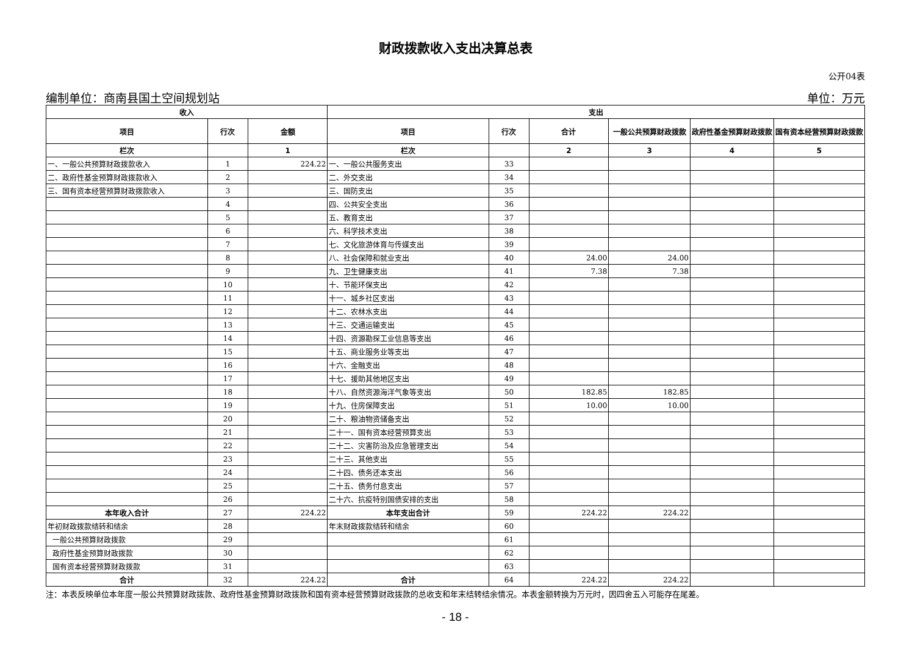财政拨款收入支出决算总表
公开04表
编制单位：商南县国土空间规划站 单位：万元
| 收入 | | | 支出 | | | | | |
| --- | --- | --- | --- | --- | --- | --- | --- | --- |
| 项目 | 行次 | 金额 | 项目 | 行次 | 合计 | 一般公共预算财政拨款 | 政府性基金预算财政拨款 | 国有资本经营预算财政拨款 |
| 栏次 | | 1 | 栏次 | | 2 | 3 | 4 | 5 |
| 一、一般公共预算财政拨款收入 | 1 | 224.22 | 一、一般公共服务支出 | 33 | | | | |
| 二、政府性基金预算财政拨款收入 | 2 | | 二、外交支出 | 34 | | | | |
| 三、国有资本经营预算财政拨款收入 | 3 | | 三、国防支出 | 35 | | | | |
| | 4 | | 四、公共安全支出 | 36 | | | | |
| | 5 | | 五、教育支出 | 37 | | | | |
| | 6 | | 六、科学技术支出 | 38 | | | | |
| | 7 | | 七、文化旅游体育与传媒支出 | 39 | | | | |
| | 8 | | 八、社会保障和就业支出 | 40 | 24.00 | 24.00 | | |
| | 9 | | 九、卫生健康支出 | 41 | 7.38 | 7.38 | | |
| | 10 | | 十、节能环保支出 | 42 | | | | |
| | 11 | | 十一、城乡社区支出 | 43 | | | | |
| | 12 | | 十二、农林水支出 | 44 | | | | |
| | 13 | | 十三、交通运输支出 | 45 | | | | |
| | 14 | | 十四、资源勘探工业信息等支出 | 46 | | | | |
| | 15 | | 十五、商业服务业等支出 | 47 | | | | |
| | 16 | | 十六、金融支出 | 48 | | | | |
| | 17 | | 十七、援助其他地区支出 | 49 | | | | |
| | 18 | | 十八、自然资源海洋气象等支出 | 50 | 182.85 | 182.85 | | |
| | 19 | | 十九、住房保障支出 | 51 | 10.00 | 10.00 | | |
| | 20 | | 二十、粮油物资储备支出 | 52 | | | | |
| | 21 | | 二十一、国有资本经营预算支出 | 53 | | | | |
| | 22 | | 二十二、灾害防治及应急管理支出 | 54 | | | | |
| | 23 | | 二十三、其他支出 | 55 | | | | |
| | 24 | | 二十四、债务还本支出 | 56 | | | | |
| | 25 | | 二十五、债务付息支出 | 57 | | | | |
| | 26 | | 二十六、抗疫特别国债安排的支出 | 58 | | | | |
| 本年收入合计 | 27 | 224.22 | 本年支出合计 | 59 | 224.22 | 224.22 | | |
| 年初财政拨款结转和结余 | 28 | | 年末财政拨款结转和结余 | 60 | | | | |
| 一般公共预算财政拨款 | 29 | | | 61 | | | | |
| 政府性基金预算财政拨款 | 30 | | | 62 | | | | |
| 国有资本经营预算财政拨款 | 31 | | | 63 | | | | |
| 合计 | 32 | 224.22 | 合计 | 64 | 224.22 | 224.22 | | |
注：本表反映单位本年度一般公共预算财政拨款、政府性基金预算财政拨款和国有资本经营预算财政拨款的总收支和年末结转结余情况。本表金额转换为万元时，因四舍五入可能存在尾差。
- 18 -